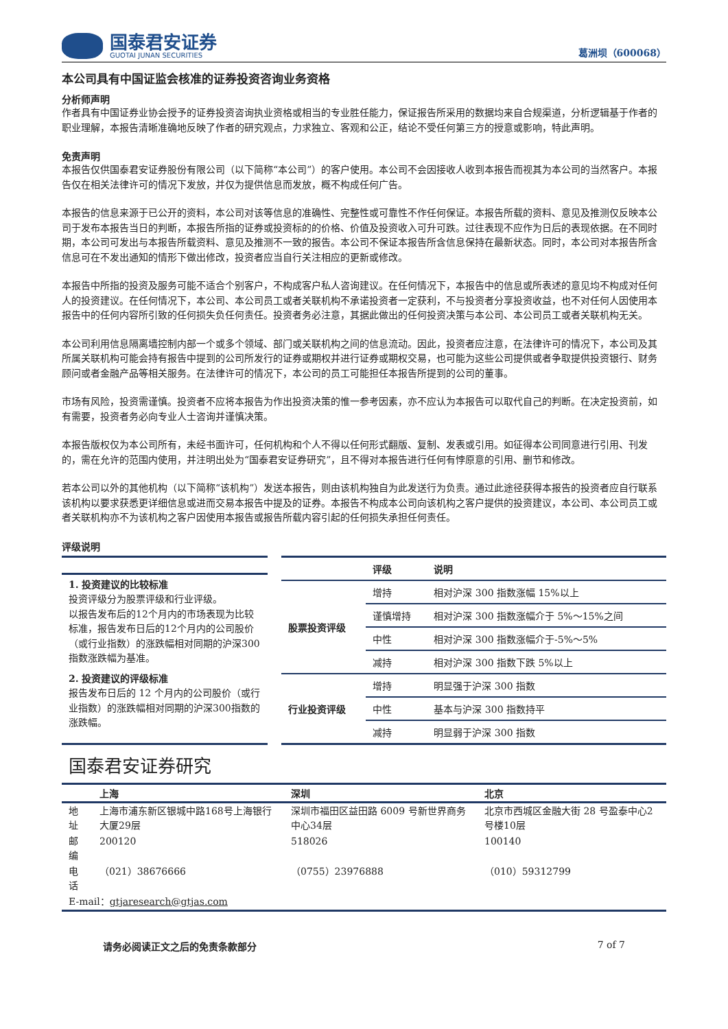国泰君安证券
GUOTAI JUNAN SECURITIES
葛洲坝（600068）
本公司具有中国证监会核准的证券投资咨询业务资格
分析师声明
作者具有中国证券业协会授予的证券投资咨询执业资格或相当的专业胜任能力，保证报告所采用的数据均来自合规渠道，分析逻辑基于作者的职业理解，本报告清晰准确地反映了作者的研究观点，力求独立、客观和公正，结论不受任何第三方的授意或影响，特此声明。
免责声明
本报告仅供国泰君安证券股份有限公司（以下简称“本公司”）的客户使用。本公司不会因接收人收到本报告而视其为本公司的当然客户。本报告仅在相关法律许可的情况下发放，并仅为提供信息而发放，概不构成任何广告。
本报告的信息来源于已公开的资料，本公司对该等信息的准确性、完整性或可靠性不作任何保证。本报告所载的资料、意见及推测仅反映本公司于发布本报告当日的判断，本报告所指的证券或投资标的的价格、价值及投资收入可升可跌。过往表现不应作为日后的表现依据。在不同时期，本公司可发出与本报告所载资料、意见及推测不一致的报告。本公司不保证本报告所含信息保持在最新状态。同时，本公司对本报告所含信息可在不发出通知的情形下做出修改，投资者应当自行关注相应的更新或修改。
本报告中所指的投资及服务可能不适合个别客户，不构成客户私人咨询建议。在任何情况下，本报告中的信息或所表述的意见均不构成对任何人的投资建议。在任何情况下，本公司、本公司员工或者关联机构不承诺投资者一定获利，不与投资者分享投资收益，也不对任何人因使用本报告中的任何内容所引致的任何损失负任何责任。投资者务必注意，其据此做出的任何投资决策与本公司、本公司员工或者关联机构无关。
本公司利用信息隔离墙控制内部一个或多个领域、部门或关联机构之间的信息流动。因此，投资者应注意，在法律许可的情况下，本公司及其所属关联机构可能会持有报告中提到的公司所发行的证券或期权并进行证券或期权交易，也可能为这些公司提供或者争取提供投资银行、财务顾问或者金融产品等相关服务。在法律许可的情况下，本公司的员工可能担任本报告所提到的公司的董事。
市场有风险，投资需谨慎。投资者不应将本报告为作出投资决策的惟一参考因素，亦不应认为本报告可以取代自己的判断。在决定投资前，如有需要，投资者务必向专业人士咨询并谨慎决策。
本报告版权仅为本公司所有，未经书面许可，任何机构和个人不得以任何形式翻版、复制、发表或引用。如征得本公司同意进行引用、刊发的，需在允许的范围内使用，并注明出处为“国泰君安证券研究”，且不得对本报告进行任何有悖原意的引用、删节和修改。
若本公司以外的其他机构（以下简称“该机构”）发送本报告，则由该机构独自为此发送行为负责。通过此途径获得本报告的投资者应自行联系该机构以要求获悉更详细信息或进而交易本报告中提及的证券。本报告不构成本公司向该机构之客户提供的投资建议，本公司、本公司员工或者关联机构亦不为该机构之客户因使用本报告或报告所载内容引起的任何损失承担任何责任。
评级说明
1. 投资建议的比较标准
投资评级分为股票评级和行业评级。
以报告发布后的12个月内的市场表现为比较标准，报告发布日后的12个月内的公司股价（或行业指数）的涨跌幅相对同期的沪深300指数涨跌幅为基准。
2. 投资建议的评级标准
报告发布日后的 12 个月内的公司股价（或行业指数）的涨跌幅相对同期的沪深300指数的涨跌幅。
| | 评级 | 说明 |
| --- | --- | --- |
| 股票投资评级 | 增持 | 相对沪深 300 指数涨幅 15%以上 |
| | 谨慎增持 | 相对沪深 300 指数涨幅介于 5%～15%之间 |
| | 中性 | 相对沪深 300 指数涨幅介于-5%～5% |
| | 减持 | 相对沪深 300 指数下跌 5%以上 |
| 行业投资评级 | 增持 | 明显强于沪深 300 指数 |
| | 中性 | 基本与沪深 300 指数持平 |
| | 减持 | 明显弱于沪深 300 指数 |
国泰君安证券研究
| | 上海 | 深圳 | 北京 |
| --- | --- | --- | --- |
| 地址 | 上海市浦东新区银城中路168号上海银行大厦29层 | 深圳市福田区益田路 6009 号新世界商务中心34层 | 北京市西城区金融大街 28 号盈泰中心2号楼10层 |
| 邮编 | 200120 | 518026 | 100140 |
| 电话 | （021）38676666 | （0755）23976888 | （010）59312799 |
| E-mail： gtjaresearch@gtjas.com | | | |
请务必阅读正文之后的免责条款部分 7 of 7